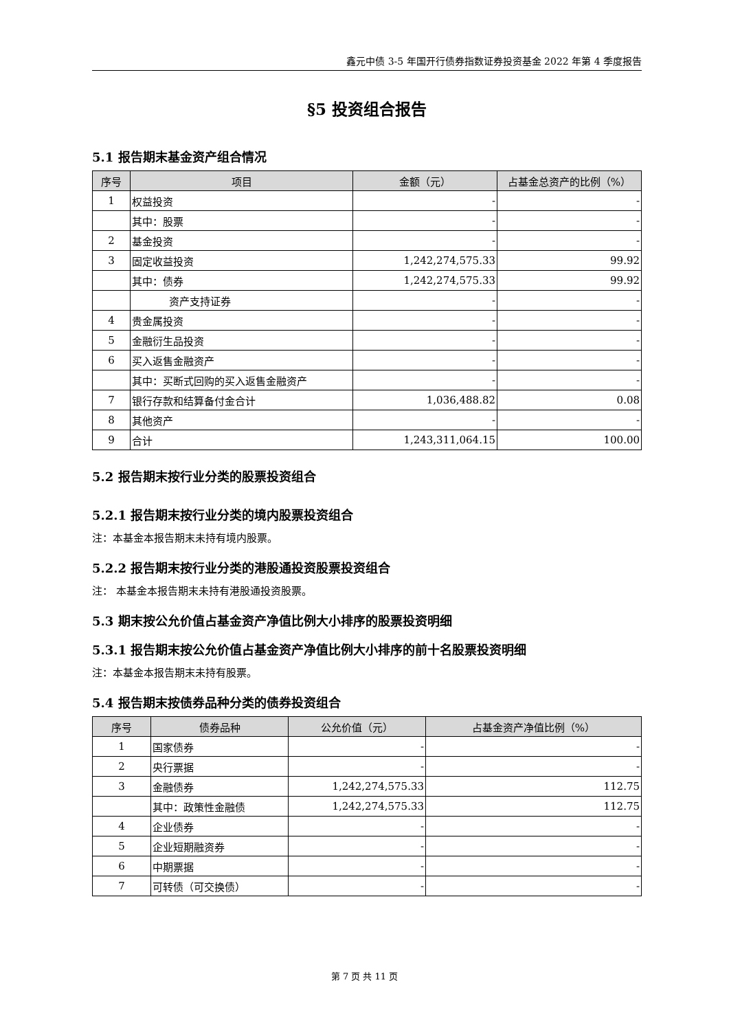鑫元中债 3-5 年国开行债券指数证券投资基金 2022 年第 4 季度报告
§5 投资组合报告
5.1 报告期末基金资产组合情况
| 序号 | 项目 | 金额（元） | 占基金总资产的比例（%） |
| --- | --- | --- | --- |
| 1 | 权益投资 | - | - |
| | 其中：股票 | - | - |
| 2 | 基金投资 | - | - |
| 3 | 固定收益投资 | 1,242,274,575.33 | 99.92 |
| | 其中：债券 | 1,242,274,575.33 | 99.92 |
| | 资产支持证券 | - | - |
| 4 | 贵金属投资 | - | - |
| 5 | 金融衍生品投资 | - | - |
| 6 | 买入返售金融资产 | - | - |
| | 其中：买断式回购的买入返售金融资产 | - | - |
| 7 | 银行存款和结算备付金合计 | 1,036,488.82 | 0.08 |
| 8 | 其他资产 | - | - |
| 9 | 合计 | 1,243,311,064.15 | 100.00 |
5.2 报告期末按行业分类的股票投资组合
5.2.1 报告期末按行业分类的境内股票投资组合
注：本基金本报告期末未持有境内股票。
5.2.2 报告期末按行业分类的港股通投资股票投资组合
注： 本基金本报告期末未持有港股通投资股票。
5.3 期末按公允价值占基金资产净值比例大小排序的股票投资明细
5.3.1 报告期末按公允价值占基金资产净值比例大小排序的前十名股票投资明细
注：本基金本报告期末未持有股票。
5.4 报告期末按债券品种分类的债券投资组合
| 序号 | 债券品种 | 公允价值（元） | 占基金资产净值比例（%） |
| --- | --- | --- | --- |
| 1 | 国家债券 | - | - |
| 2 | 央行票据 | - | - |
| 3 | 金融债券 | 1,242,274,575.33 | 112.75 |
| | 其中：政策性金融债 | 1,242,274,575.33 | 112.75 |
| 4 | 企业债券 | - | - |
| 5 | 企业短期融资券 | - | - |
| 6 | 中期票据 | - | - |
| 7 | 可转债（可交换债） | - | - |
第 7 页 共 11 页